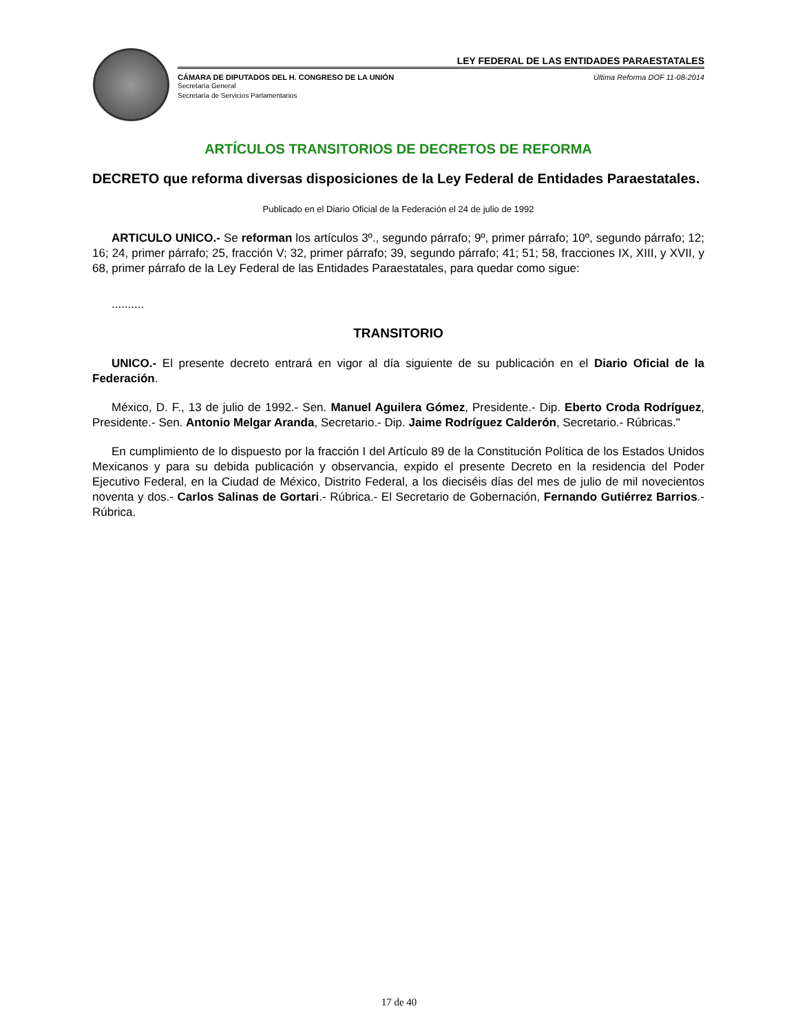LEY FEDERAL DE LAS ENTIDADES PARAESTATALES
CÁMARA DE DIPUTADOS DEL H. CONGRESO DE LA UNIÓN
Secretaría General
Secretaría de Servicios Parlamentarios
Última Reforma DOF 11-08-2014
ARTÍCULOS TRANSITORIOS DE DECRETOS DE REFORMA
DECRETO que reforma diversas disposiciones de la Ley Federal de Entidades Paraestatales.
Publicado en el Diario Oficial de la Federación el 24 de julio de 1992
ARTICULO UNICO.- Se reforman los artículos 3º., segundo párrafo; 9º, primer párrafo; 10º, segundo párrafo; 12; 16; 24, primer párrafo; 25, fracción V; 32, primer párrafo; 39, segundo párrafo; 41; 51; 58, fracciones IX, XIII, y XVII, y 68, primer párrafo de la Ley Federal de las Entidades Paraestatales, para quedar como sigue:
..........
TRANSITORIO
UNICO.- El presente decreto entrará en vigor al día siguiente de su publicación en el Diario Oficial de la Federación.
México, D. F., 13 de julio de 1992.- Sen. Manuel Aguilera Gómez, Presidente.- Dip. Eberto Croda Rodríguez, Presidente.- Sen. Antonio Melgar Aranda, Secretario.- Dip. Jaime Rodríguez Calderón, Secretario.- Rúbricas."
En cumplimiento de lo dispuesto por la fracción I del Artículo 89 de la Constitución Política de los Estados Unidos Mexicanos y para su debida publicación y observancia, expido el presente Decreto en la residencia del Poder Ejecutivo Federal, en la Ciudad de México, Distrito Federal, a los dieciséis días del mes de julio de mil novecientos noventa y dos.- Carlos Salinas de Gortari.- Rúbrica.- El Secretario de Gobernación, Fernando Gutiérrez Barrios.- Rúbrica.
17 de 40